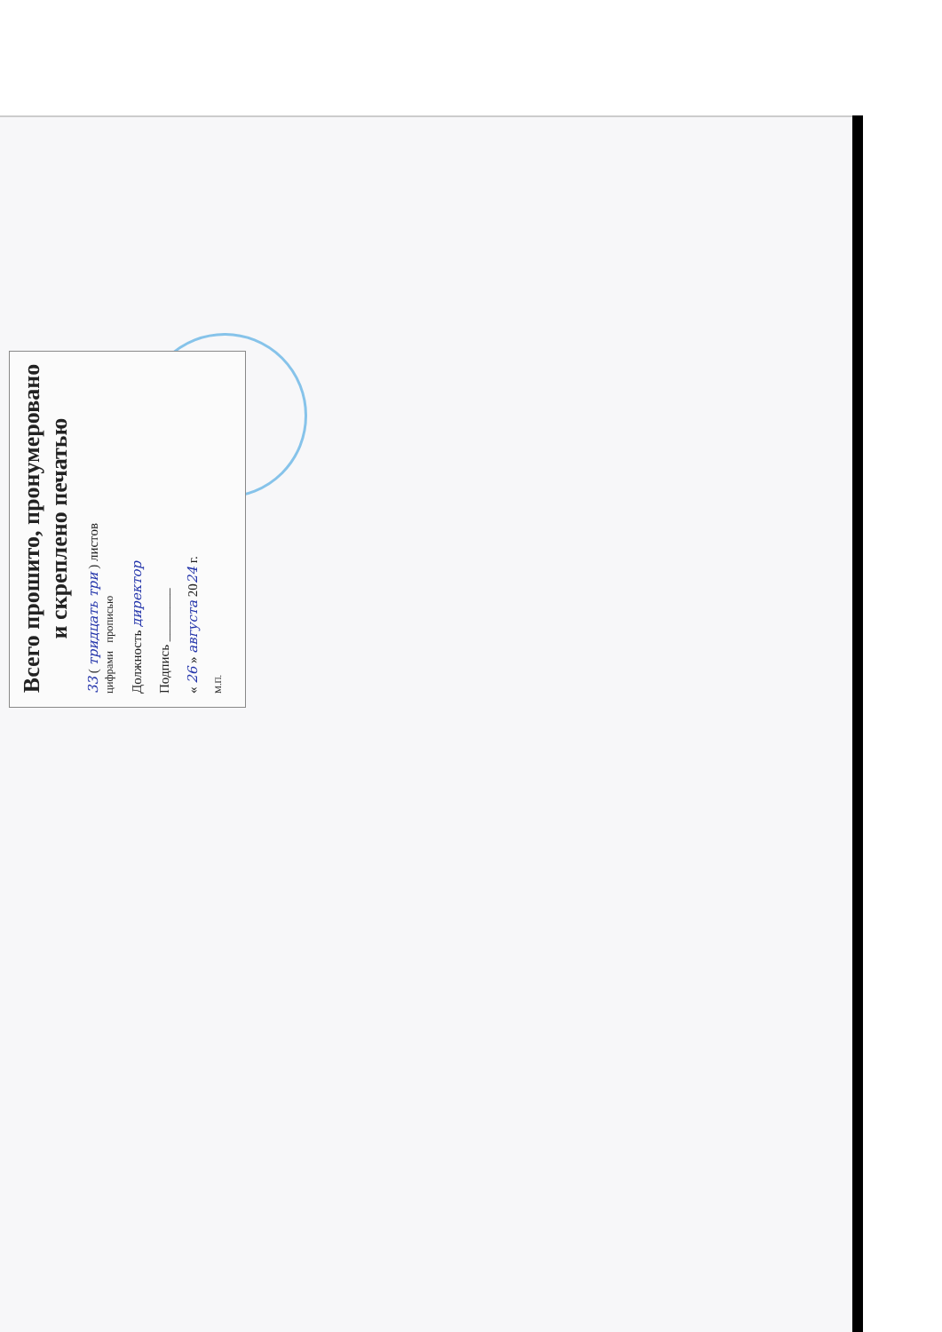Всего прошито, пронумеровано
и скреплено печатью
33 ( тридцать три ) листов
цифрами прописью
Должность директор
Подпись ________
« 26 » августа 2024 г.
М.П.